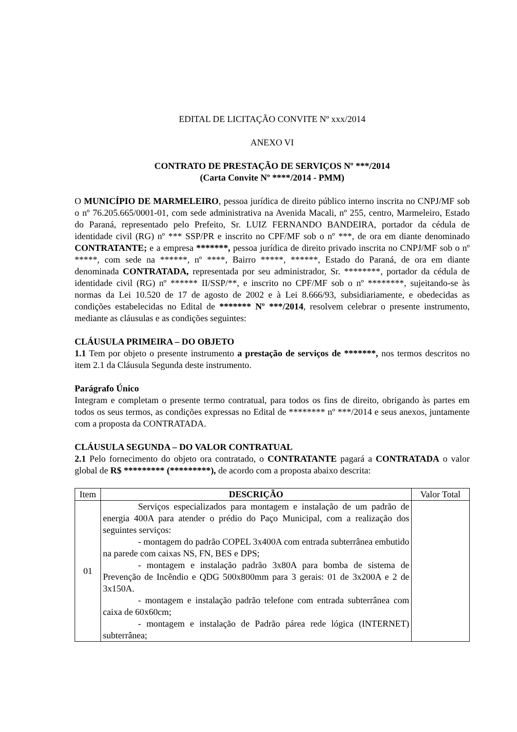EDITAL DE LICITAÇÃO CONVITE Nº xxx/2014
ANEXO VI
CONTRATO DE PRESTAÇÃO DE SERVIÇOS Nº ***/2014
(Carta Convite Nº ****/2014 - PMM)
O MUNICÍPIO DE MARMELEIRO, pessoa jurídica de direito público interno inscrita no CNPJ/MF sob o nº 76.205.665/0001-01, com sede administrativa na Avenida Macali, nº 255, centro, Marmeleiro, Estado do Paraná, representado pelo Prefeito, Sr. LUIZ FERNANDO BANDEIRA, portador da cédula de identidade civil (RG) nº *** SSP/PR e inscrito no CPF/MF sob o nº ***, de ora em diante denominado CONTRATANTE; e a empresa *******, pessoa jurídica de direito privado inscrita no CNPJ/MF sob o nº *****, com sede na ******, nº ****, Bairro *****, ******, Estado do Paraná, de ora em diante denominada CONTRATADA, representada por seu administrador, Sr. ********, portador da cédula de identidade civil (RG) nº ****** II/SSP/**, e inscrito no CPF/MF sob o nº ********, sujeitando-se às normas da Lei 10.520 de 17 de agosto de 2002 e à Lei 8.666/93, subsidiariamente, e obedecidas as condições estabelecidas no Edital de ******* Nº ***/2014, resolvem celebrar o presente instrumento, mediante as cláusulas e as condições seguintes:
CLÁUSULA PRIMEIRA – DO OBJETO
1.1 Tem por objeto o presente instrumento a prestação de serviços de *******, nos termos descritos no item 2.1 da Cláusula Segunda deste instrumento.
Parágrafo Único
Integram e completam o presente termo contratual, para todos os fins de direito, obrigando às partes em todos os seus termos, as condições expressas no Edital de ******** nº ***/2014 e seus anexos, juntamente com a proposta da CONTRATADA.
CLÁUSULA SEGUNDA – DO VALOR CONTRATUAL
2.1 Pelo fornecimento do objeto ora contratado, o CONTRATANTE pagará a CONTRATADA o valor global de R$ ********* (*********), de acordo com a proposta abaixo descrita:
| Item | DESCRIÇÃO | Valor Total |
| --- | --- | --- |
| 01 | Serviços especializados para montagem e instalação de um padrão de energia 400A para atender o prédio do Paço Municipal, com a realização dos seguintes serviços: - montagem do padrão COPEL 3x400A com entrada subterrânea embutido na parede com caixas NS, FN, BES e DPS; - montagem e instalação padrão 3x80A para bomba de sistema de Prevenção de Incêndio e QDG 500x800mm para 3 gerais: 01 de 3x200A e 2 de 3x150A. - montagem e instalação padrão telefone com entrada subterrânea com caixa de 60x60cm; - montagem e instalação de Padrão párea rede lógica (INTERNET) subterrânea; | |